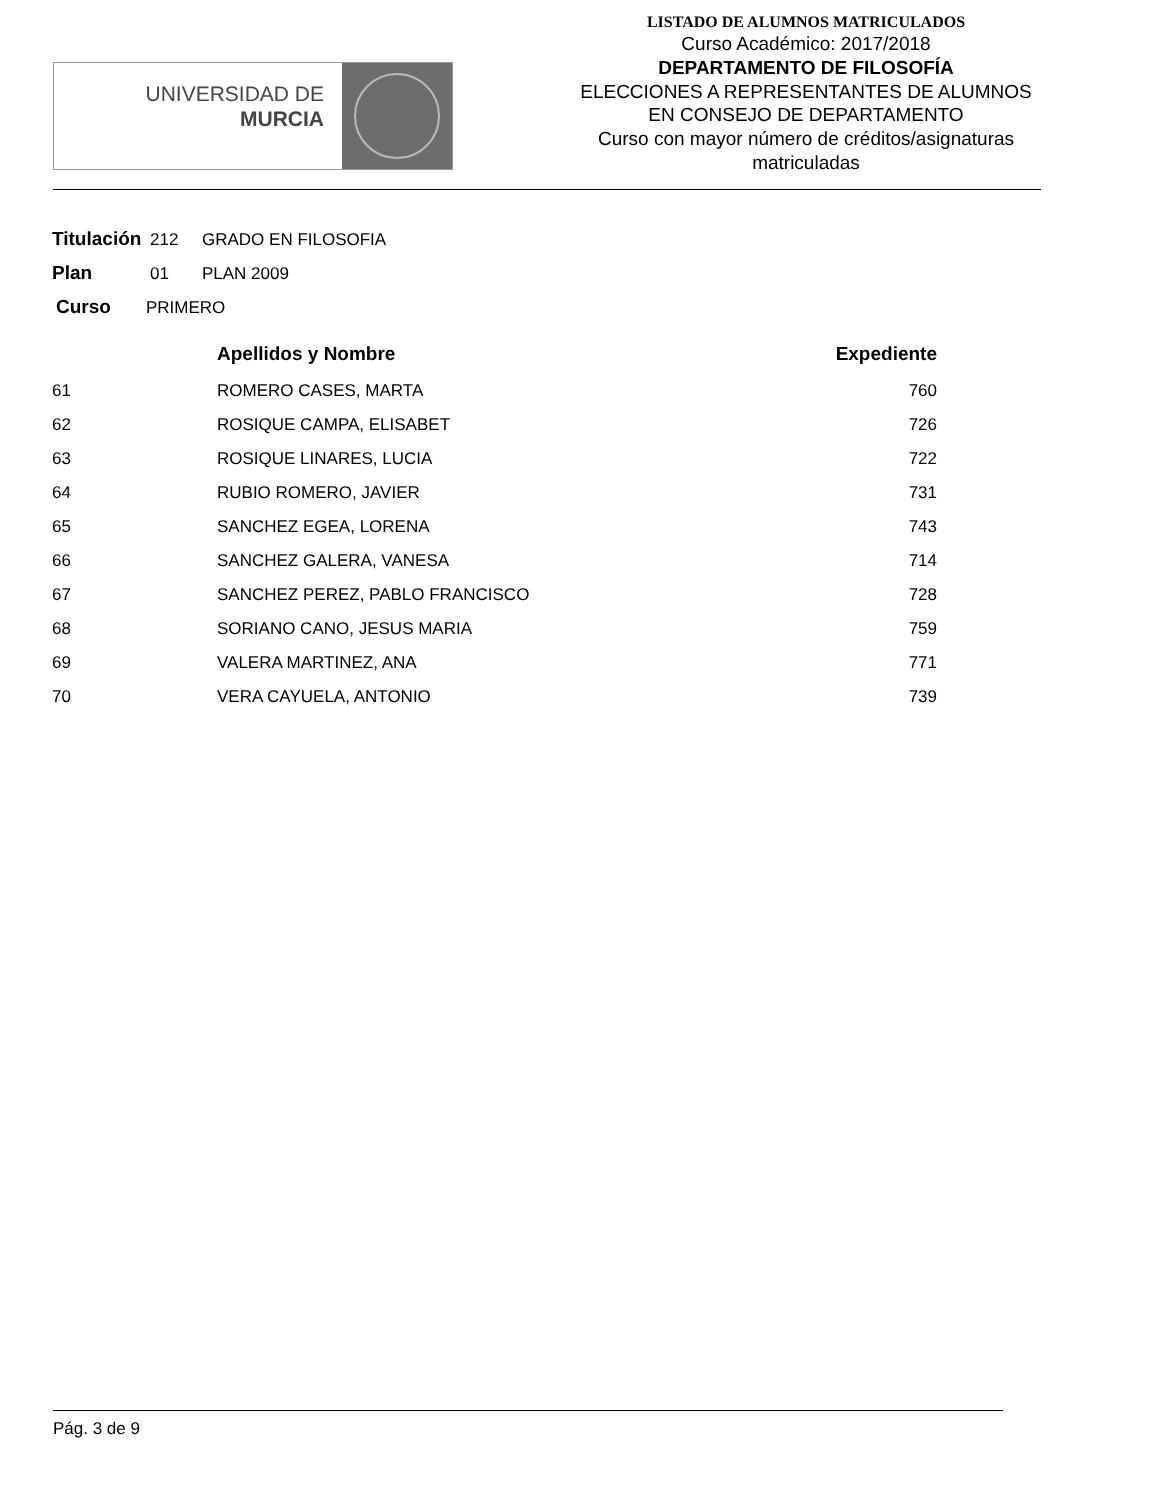UNIVERSIDAD DE
MURCIA
LISTADO DE ALUMNOS MATRICULADOS
Curso Académico: 2017/2018
DEPARTAMENTO DE FILOSOFÍA
ELECCIONES A REPRESENTANTES DE ALUMNOS
EN CONSEJO DE DEPARTAMENTO
Curso con mayor número de créditos/asignaturas
matriculadas
Titulación 212 GRADO EN FILOSOFIA
Plan 01 PLAN 2009
Curso PRIMERO
| | Apellidos y Nombre | Expediente |
| --- | --- | --- |
| 61 | ROMERO CASES, MARTA | 760 |
| 62 | ROSIQUE CAMPA, ELISABET | 726 |
| 63 | ROSIQUE LINARES, LUCIA | 722 |
| 64 | RUBIO ROMERO, JAVIER | 731 |
| 65 | SANCHEZ EGEA, LORENA | 743 |
| 66 | SANCHEZ GALERA, VANESA | 714 |
| 67 | SANCHEZ PEREZ, PABLO FRANCISCO | 728 |
| 68 | SORIANO CANO, JESUS MARIA | 759 |
| 69 | VALERA MARTINEZ, ANA | 771 |
| 70 | VERA CAYUELA, ANTONIO | 739 |
Pág. 3 de 9